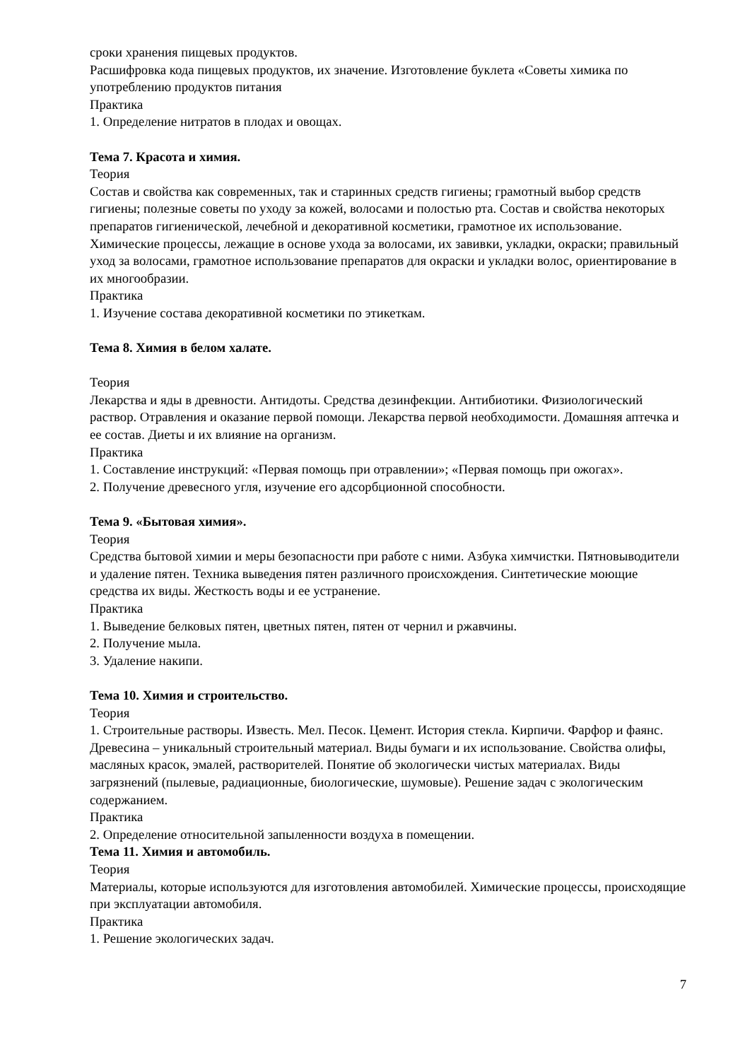сроки хранения пищевых продуктов.
Расшифровка кода пищевых продуктов, их значение. Изготовление буклета «Советы химика по употреблению продуктов питания
Практика
1. Определение нитратов в плодах и овощах.
Тема 7. Красота и химия.
Теория
Состав и свойства как современных, так и старинных средств гигиены; грамотный выбор средств гигиены; полезные советы по уходу за кожей, волосами и полостью рта. Состав и свойства некоторых препаратов гигиенической, лечебной и декоративной косметики, грамотное их использование. Химические процессы, лежащие в основе ухода за волосами, их завивки, укладки, окраски; правильный уход за волосами, грамотное использование препаратов для окраски и укладки волос, ориентирование в их многообразии.
Практика
1. Изучение состава декоративной косметики по этикеткам.
Тема 8. Химия в белом халате.
Теория
Лекарства и яды в древности. Антидоты. Средства дезинфекции. Антибиотики. Физиологический раствор. Отравления и оказание первой помощи. Лекарства первой необходимости. Домашняя аптечка и ее состав. Диеты и их влияние на организм.
Практика
1. Составление инструкций: «Первая помощь при отравлении»; «Первая помощь при ожогах».
2. Получение древесного угля, изучение его адсорбционной способности.
Тема 9. «Бытовая химия».
Теория
Средства бытовой химии и меры безопасности при работе с ними. Азбука химчистки. Пятновыводители и удаление пятен. Техника выведения пятен различного происхождения. Синтетические моющие средства их виды. Жесткость воды и ее устранение.
Практика
1. Выведение белковых пятен, цветных пятен, пятен от чернил и ржавчины.
2. Получение мыла.
3. Удаление накипи.
Тема 10. Химия и строительство.
Теория
1. Строительные растворы. Известь. Мел. Песок. Цемент. История стекла. Кирпичи. Фарфор и фаянс. Древесина – уникальный строительный материал. Виды бумаги и их использование. Свойства олифы, масляных красок, эмалей, растворителей. Понятие об экологически чистых материалах. Виды загрязнений (пылевые, радиационные, биологические, шумовые). Решение задач с экологическим содержанием.
Практика
2. Определение относительной запыленности воздуха в помещении.
Тема 11. Химия и автомобиль.
Теория
Материалы, которые используются для изготовления автомобилей. Химические процессы, происходящие при эксплуатации автомобиля.
Практика
1. Решение экологических задач.
7